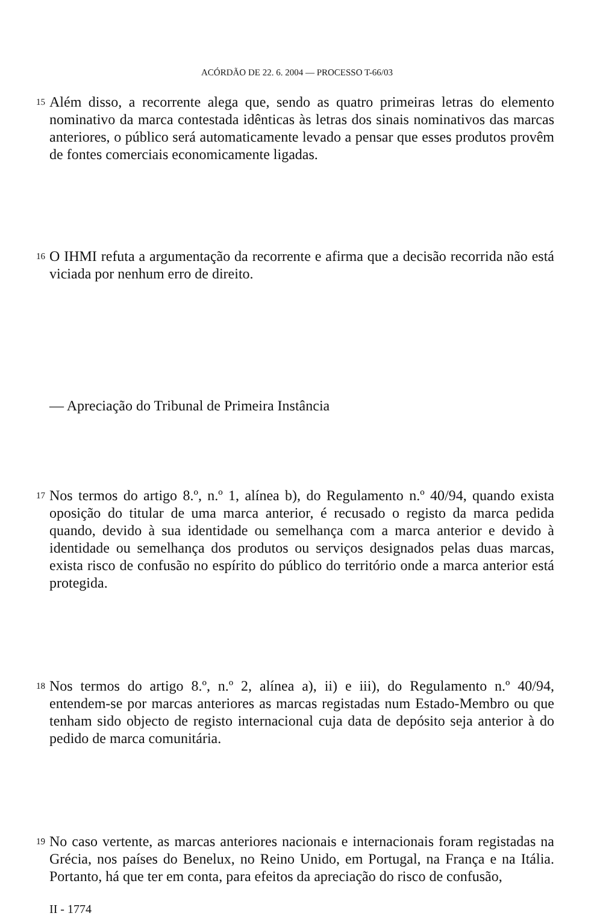ACÓRDÃO DE 22. 6. 2004 — PROCESSO T-66/03
15
Além disso, a recorrente alega que, sendo as quatro primeiras letras do elemento nominativo da marca contestada idênticas às letras dos sinais nominativos das marcas anteriores, o público será automaticamente levado a pensar que esses produtos provêm de fontes comerciais economicamente ligadas.
16
O IHMI refuta a argumentação da recorrente e afirma que a decisão recorrida não está viciada por nenhum erro de direito.
— Apreciação do Tribunal de Primeira Instância
17
Nos termos do artigo 8.º, n.º 1, alínea b), do Regulamento n.º 40/94, quando exista oposição do titular de uma marca anterior, é recusado o registo da marca pedida quando, devido à sua identidade ou semelhança com a marca anterior e devido à identidade ou semelhança dos produtos ou serviços designados pelas duas marcas, exista risco de confusão no espírito do público do território onde a marca anterior está protegida.
18
Nos termos do artigo 8.º, n.º 2, alínea a), ii) e iii), do Regulamento n.º 40/94, entendem-se por marcas anteriores as marcas registadas num Estado-Membro ou que tenham sido objecto de registo internacional cuja data de depósito seja anterior à do pedido de marca comunitária.
19
No caso vertente, as marcas anteriores nacionais e internacionais foram registadas na Grécia, nos países do Benelux, no Reino Unido, em Portugal, na França e na Itália. Portanto, há que ter em conta, para efeitos da apreciação do risco de confusão,
II - 1774